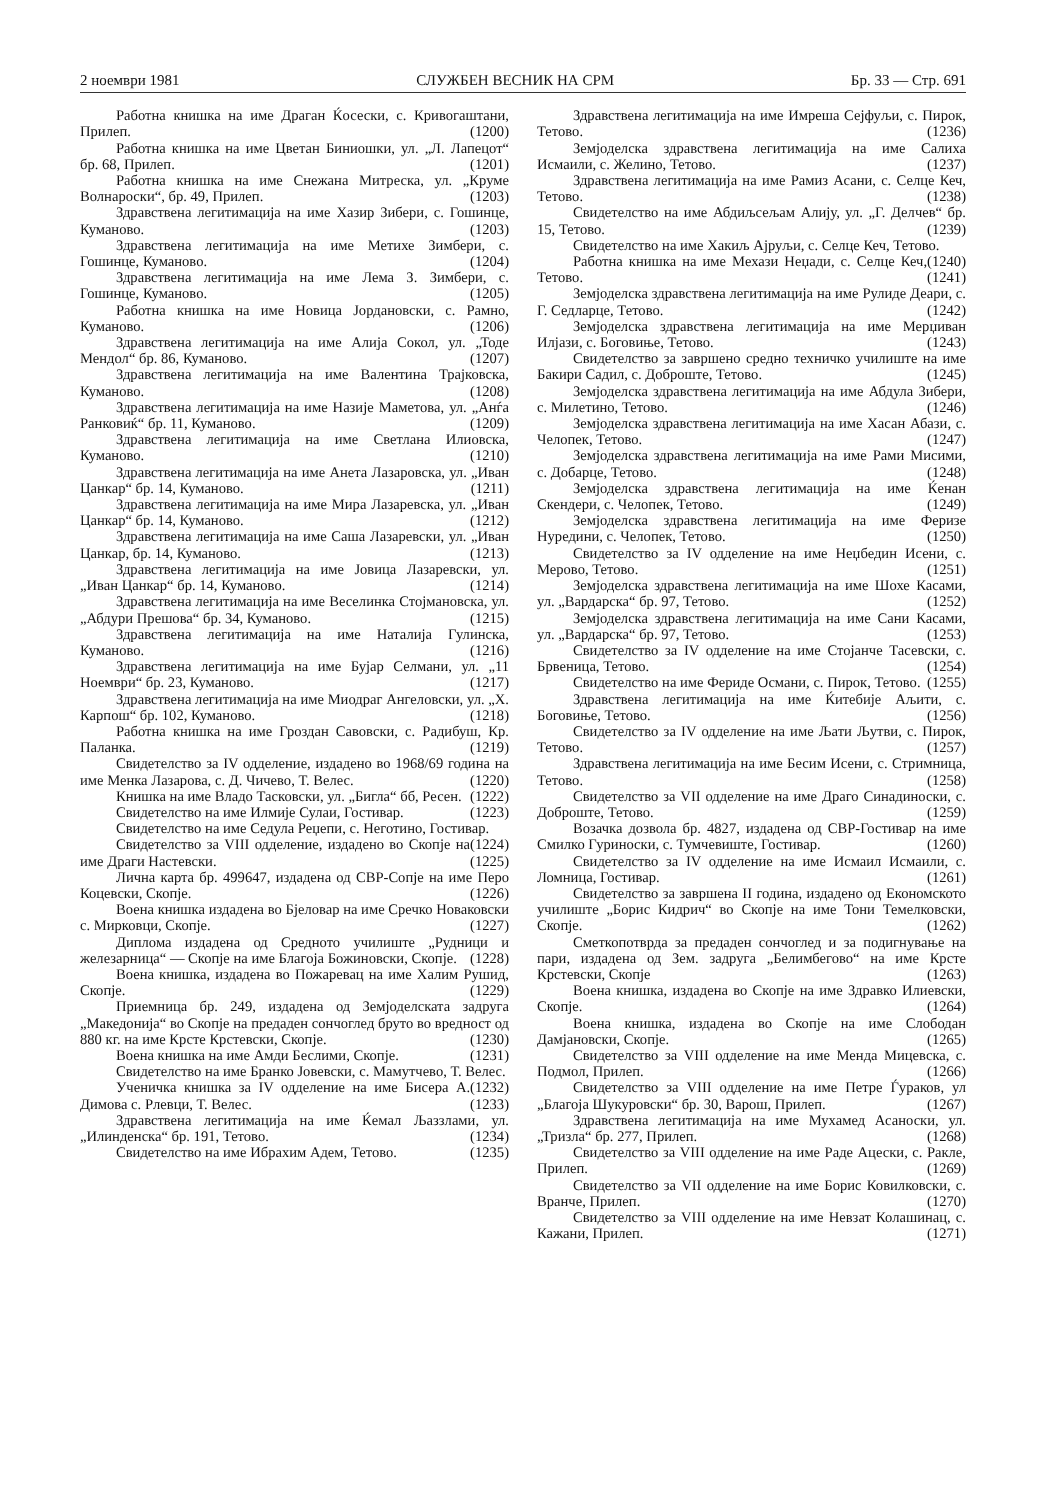2 ноември 1981 СЛУЖБЕН ВЕСНИК НА СРМ Бр. 33 — Стр. 691
Работна книшка на име Драган Ќосески, с. Кривогаштани, Прилеп. (1200)
Работна книшка на име Цветан Биниошки, ул. „Л. Лапецот“ бр. 68, Прилеп. (1201)
Работна книшка на име Снежана Митреска, ул. „Круме Волнароски“, бр. 49, Прилеп. (1203)
Здравствена легитимација на име Хазир Зибери, с. Гошинце, Куманово. (1203)
Здравствена легитимација на име Метихе Зимбери, с. Гошинце, Куманово. (1204)
Здравствена легитимација на име Лема З. Зимбери, с. Гошинце, Куманово. (1205)
Работна книшка на име Новица Јордановски, с. Рамно, Куманово. (1206)
Здравствена легитимација на име Алија Сокол, ул. „Тоде Мендол“ бр. 86, Куманово. (1207)
Здравствена легитимација на име Валентина Трајковска, Куманово. (1208)
Здравствена легитимација на име Назије Маметова, ул. „Анѓа Ранковиќ“ бр. 11, Куманово. (1209)
Здравствена легитимација на име Светлана Илиовска, Куманово. (1210)
Здравствена легитимација на име Анета Лазаровска, ул. „Иван Цанкар“ бр. 14, Куманово. (1211)
Здравствена легитимација на име Мира Лазаревска, ул. „Иван Цанкар“ бр. 14, Куманово. (1212)
Здравствена легитимација на име Саша Лазаревски, ул. „Иван Цанкар, бр. 14, Куманово. (1213)
Здравствена легитимација на име Јовица Лазаревски, ул. „Иван Цанкар“ бр. 14, Куманово. (1214)
Здравствена легитимација на име Веселинка Стојмановска, ул. „Абдури Прешова“ бр. 34, Куманово. (1215)
Здравствена легитимација на име Наталија Гулинска, Куманово. (1216)
Здравствена легитимација на име Бујар Селмани, ул. „11 Ноември“ бр. 23, Куманово. (1217)
Здравствена легитимација на име Миодраг Ангеловски, ул. „Х. Карпош“ бр. 102, Куманово. (1218)
Работна книшка на име Гроздан Савовски, с. Радибуш, Кр. Паланка. (1219)
Свидетелство за IV одделение, издадено во 1968/69 година на име Менка Лазарова, с. Д. Чичево, Т. Велес. (1220)
Книшка на име Владо Тасковски, ул. „Бигла“ бб, Ресен. (1222)
Свидетелство на име Илмије Сулаи, Гостивар. (1223)
Свидетелство на име Седула Реџепи, с. Неготино, Гостивар. (1224)
Свидетелство за VIII одделение, издадено во Скопје на име Драги Настевски. (1225)
Лична карта бр. 499647, издадена од СВР-Сопје на име Перо Коцевски, Скопје. (1226)
Воена книшка издадена во Бјеловар на име Сречко Новаковски с. Мирковци, Скопје. (1227)
Диплома издадена од Средното училиште „Рудници и железарница“ — Скопје на име Благоја Божиновски, Скопје. (1228)
Воена книшка, издадена во Пожаревац на име Халим Рушид, Скопје. (1229)
Приемница бр. 249, издадена од Земјоделската задруга „Македонија“ во Скопје на предаден сончоглед бруто во вредност од 880 кг. на име Крсте Крстевски, Скопје. (1230)
Воена книшка на име Амди Беслими, Скопје. (1231)
Свидетелство на име Бранко Јовевски, с. Мамутчево, Т. Велес. (1232)
Ученичка книшка за IV одделение на име Бисера А. Димова с. Рлевци, Т. Велес. (1233)
Здравствена легитимација на име Ќемал Љаззлами, ул. „Илинденска“ бр. 191, Тетово. (1234)
Свидетелство на име Ибрахим Адем, Тетово. (1235)
Здравствена легитимација на име Имреша Сејфуљи, с. Пирок, Тетово. (1236)
Земјоделска здравствена легитимација на име Салиха Исмаили, с. Желино, Тетово. (1237)
Здравствена легитимација на име Рамиз Асани, с. Селце Кеч, Тетово. (1238)
Свидетелство на име Абдиљсељам Алију, ул. „Г. Делчев“ бр. 15, Тетово. (1239)
Свидетелство на име Хакиљ Ајруљи, с. Селце Кеч, Тетово. (1240)
Работна книшка на име Мехази Неџади, с. Селце Кеч, Тетово. (1241)
Земјоделска здравствена легитимација на име Рулиде Деари, с. Г. Седларце, Тетово. (1242)
Земјоделска здравствена легитимација на име Мерџиван Илјази, с. Боговиње, Тетово. (1243)
Свидетелство за завршено средно техничко училиште на име Бакири Садил, с. Доброште, Тетово. (1245)
Земјоделска здравствена легитимација на име Абдула Зибери, с. Милетино, Тетово. (1246)
Земјоделска здравствена легитимација на име Хасан Абази, с. Челопек, Тетово. (1247)
Земјоделска здравствена легитимација на име Рами Мисими, с. Добарце, Тетово. (1248)
Земјоделска здравствена легитимација на име Ќенан Скендери, с. Челопек, Тетово. (1249)
Земјоделска здравствена легитимација на име Феризе Нуредини, с. Челопек, Тетово. (1250)
Свидетелство за IV одделение на име Неџбедин Исени, с. Мерово, Тетово. (1251)
Земјоделска здравствена легитимација на име Шохе Касами, ул. „Вардарска“ бр. 97, Тетово. (1252)
Земјоделска здравствена легитимација на име Сани Касами, ул. „Вардарска“ бр. 97, Тетово. (1253)
Свидетелство за IV одделение на име Стојанче Тасевски, с. Брвеница, Тетово. (1254)
Свидетелство на име Фериде Османи, с. Пирок, Тетово. (1255)
Здравствена легитимација на име Ќитебије Аљити, с. Боговиње, Тетово. (1256)
Свидетелство за IV одделение на име Љати Љутви, с. Пирок, Тетово. (1257)
Здравствена легитимација на име Бесим Исени, с. Стримница, Тетово. (1258)
Свидетелство за VII одделение на име Драго Синадиноски, с. Доброште, Тетово. (1259)
Возачка дозвола бр. 4827, издадена од СВР-Гостивар на име Смилко Гуриноски, с. Тумчевиште, Гостивар. (1260)
Свидетелство за IV одделение на име Исмаил Исмаили, с. Ломница, Гостивар. (1261)
Свидетелство за завршена II година, издадено од Економското училиште „Борис Кидрич“ во Скопје на име Тони Темелковски, Скопје. (1262)
Сметкопотврда за предаден сончоглед и за подигнување на пари, издадена од Зем. задруга „Белимбегово“ на име Крсте Крстевски, Скопје (1263)
Воена книшка, издадена во Скопје на име Здравко Илиевски, Скопје. (1264)
Воена книшка, издадена во Скопје на име Слободан Дамјановски, Скопје. (1265)
Свидетелство за VIII одделение на име Менда Мицевска, с. Подмол, Прилеп. (1266)
Свидетелство за VIII одделение на име Петре Ѓураков, ул „Благоја Шукуровски“ бр. 30, Варош, Прилеп. (1267)
Здравствена легитимација на име Мухамед Асаноски, ул. „Тризла“ бр. 277, Прилеп. (1268)
Свидетелство за VIII одделение на име Раде Ацески, с. Ракле, Прилеп. (1269)
Свидетелство за VII одделение на име Борис Ковилковски, с. Вранче, Прилеп. (1270)
Свидетелство за VIII одделение на име Невзат Колашинац, с. Кажани, Прилеп. (1271)